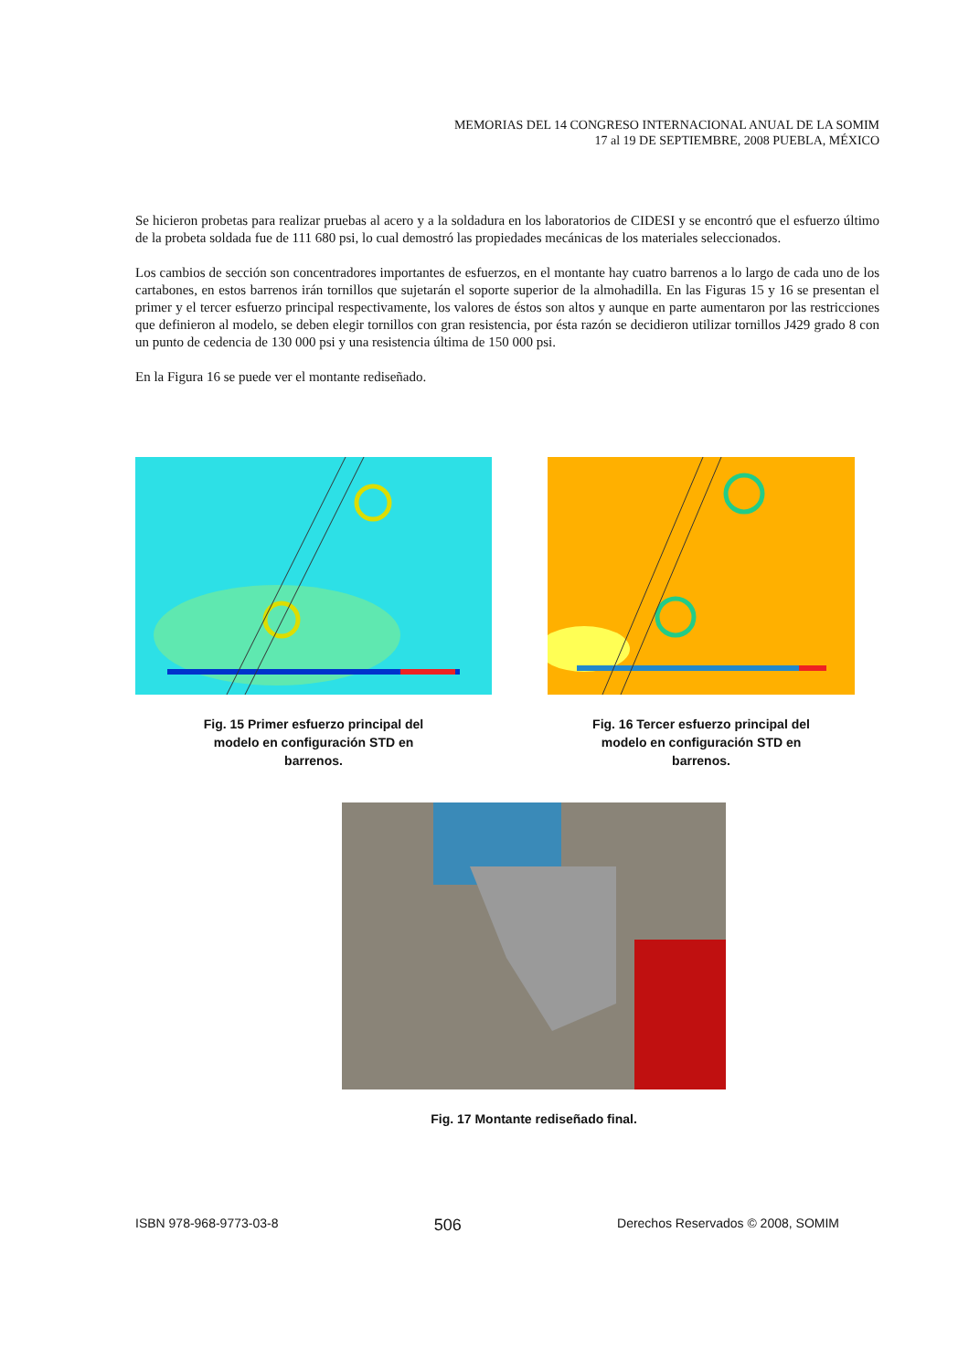MEMORIAS DEL 14 CONGRESO INTERNACIONAL ANUAL DE LA SOMIM
17 al 19 DE SEPTIEMBRE, 2008 PUEBLA, MÉXICO
Se hicieron probetas para realizar pruebas al acero y a la soldadura en los laboratorios de CIDESI y se encontró que el esfuerzo último de la probeta soldada fue de 111 680 psi, lo cual demostró las propiedades mecánicas de los materiales seleccionados.
Los cambios de sección son concentradores importantes de esfuerzos, en el montante hay cuatro barrenos a lo largo de cada uno de los cartabones, en estos barrenos irán tornillos que sujetarán el soporte superior de la almohadilla. En las Figuras 15 y 16 se presentan el primer y el tercer esfuerzo principal respectivamente, los valores de éstos son altos y aunque en parte aumentaron por las restricciones que definieron al modelo, se deben elegir tornillos con gran resistencia, por ésta razón se decidieron utilizar tornillos J429 grado 8 con un punto de cedencia de 130 000 psi y una resistencia última de 150 000 psi.
En la Figura 16 se puede ver el montante rediseñado.
Fig. 15 Primer esfuerzo principal del
modelo en configuración STD en
barrenos.
Fig. 16 Tercer esfuerzo principal del
modelo en configuración STD en
barrenos.
Fig. 17 Montante rediseñado final.
ISBN 978-968-9773-03-8 506 Derechos Reservados © 2008, SOMIM